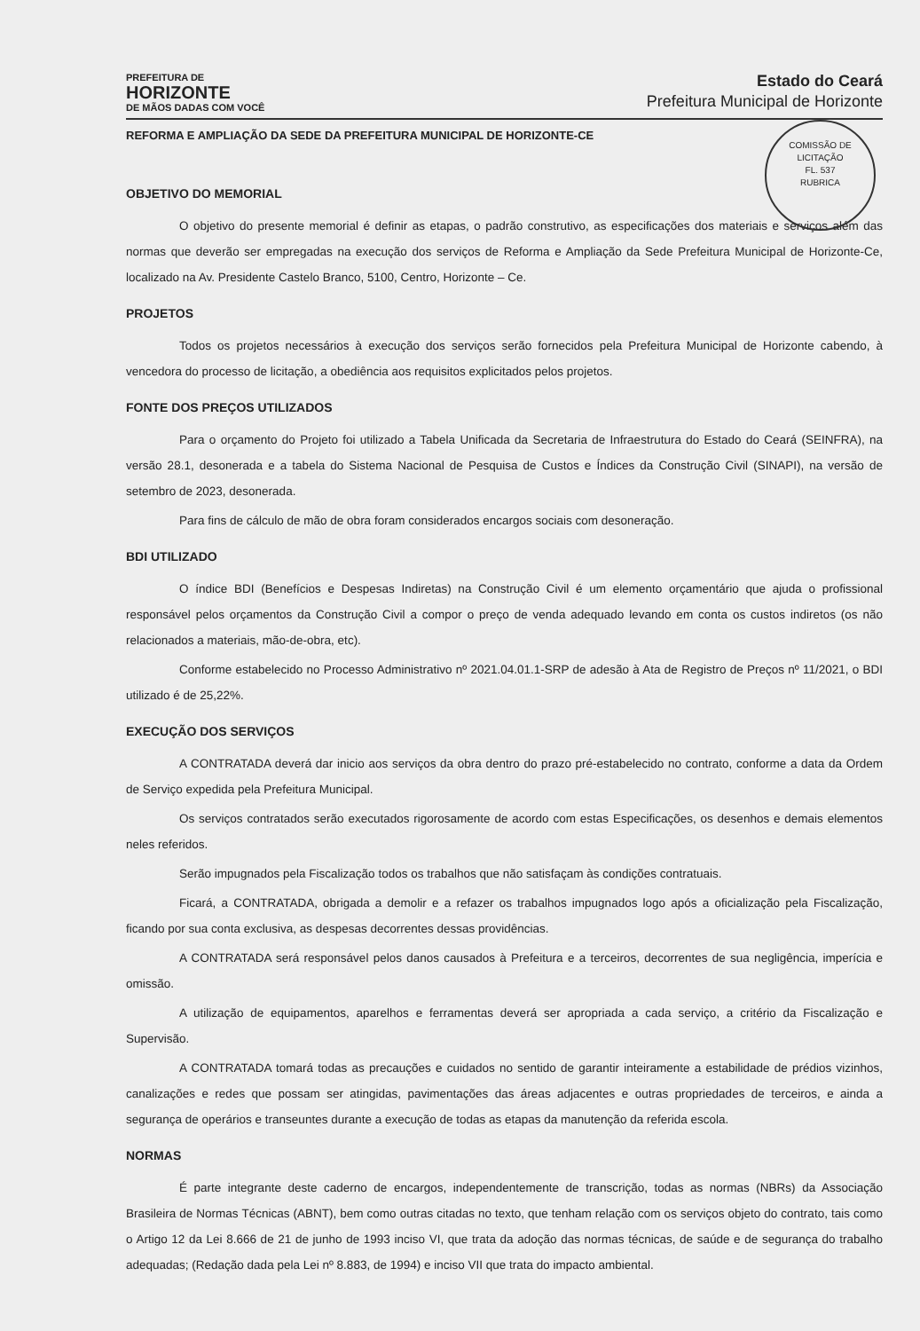PREFEITURA DE
HORIZONTE
DE MÃOS DADAS COM VOCÊ
Estado do Ceará
Prefeitura Municipal de Horizonte
COMISSÃO DE LICITAÇÃO
FL. 537
RUBRICA
REFORMA E AMPLIAÇÃO DA SEDE DA PREFEITURA MUNICIPAL DE HORIZONTE-CE
OBJETIVO DO MEMORIAL
O objetivo do presente memorial é definir as etapas, o padrão construtivo, as especificações dos materiais e serviços além das normas que deverão ser empregadas na execução dos serviços de Reforma e Ampliação da Sede Prefeitura Municipal de Horizonte-Ce, localizado na Av. Presidente Castelo Branco, 5100, Centro, Horizonte – Ce.
PROJETOS
Todos os projetos necessários à execução dos serviços serão fornecidos pela Prefeitura Municipal de Horizonte cabendo, à vencedora do processo de licitação, a obediência aos requisitos explicitados pelos projetos.
FONTE DOS PREÇOS UTILIZADOS
Para o orçamento do Projeto foi utilizado a Tabela Unificada da Secretaria de Infraestrutura do Estado do Ceará (SEINFRA), na versão 28.1, desonerada e a tabela do Sistema Nacional de Pesquisa de Custos e Índices da Construção Civil (SINAPI), na versão de setembro de 2023, desonerada.
Para fins de cálculo de mão de obra foram considerados encargos sociais com desoneração.
BDI UTILIZADO
O índice BDI (Benefícios e Despesas Indiretas) na Construção Civil é um elemento orçamentário que ajuda o profissional responsável pelos orçamentos da Construção Civil a compor o preço de venda adequado levando em conta os custos indiretos (os não relacionados a materiais, mão-de-obra, etc).
Conforme estabelecido no Processo Administrativo nº 2021.04.01.1-SRP de adesão à Ata de Registro de Preços nº 11/2021, o BDI utilizado é de 25,22%.
EXECUÇÃO DOS SERVIÇOS
A CONTRATADA deverá dar inicio aos serviços da obra dentro do prazo pré-estabelecido no contrato, conforme a data da Ordem de Serviço expedida pela Prefeitura Municipal.
Os serviços contratados serão executados rigorosamente de acordo com estas Especificações, os desenhos e demais elementos neles referidos.
Serão impugnados pela Fiscalização todos os trabalhos que não satisfaçam às condições contratuais.
Ficará, a CONTRATADA, obrigada a demolir e a refazer os trabalhos impugnados logo após a oficialização pela Fiscalização, ficando por sua conta exclusiva, as despesas decorrentes dessas providências.
A CONTRATADA será responsável pelos danos causados à Prefeitura e a terceiros, decorrentes de sua negligência, imperícia e omissão.
A utilização de equipamentos, aparelhos e ferramentas deverá ser apropriada a cada serviço, a critério da Fiscalização e Supervisão.
A CONTRATADA tomará todas as precauções e cuidados no sentido de garantir inteiramente a estabilidade de prédios vizinhos, canalizações e redes que possam ser atingidas, pavimentações das áreas adjacentes e outras propriedades de terceiros, e ainda a segurança de operários e transeuntes durante a execução de todas as etapas da manutenção da referida escola.
NORMAS
É parte integrante deste caderno de encargos, independentemente de transcrição, todas as normas (NBRs) da Associação Brasileira de Normas Técnicas (ABNT), bem como outras citadas no texto, que tenham relação com os serviços objeto do contrato, tais como o Artigo 12 da Lei 8.666 de 21 de junho de 1993 inciso VI, que trata da adoção das normas técnicas, de saúde e de segurança do trabalho adequadas; (Redação dada pela Lei nº 8.883, de 1994) e inciso VII que trata do impacto ambiental.